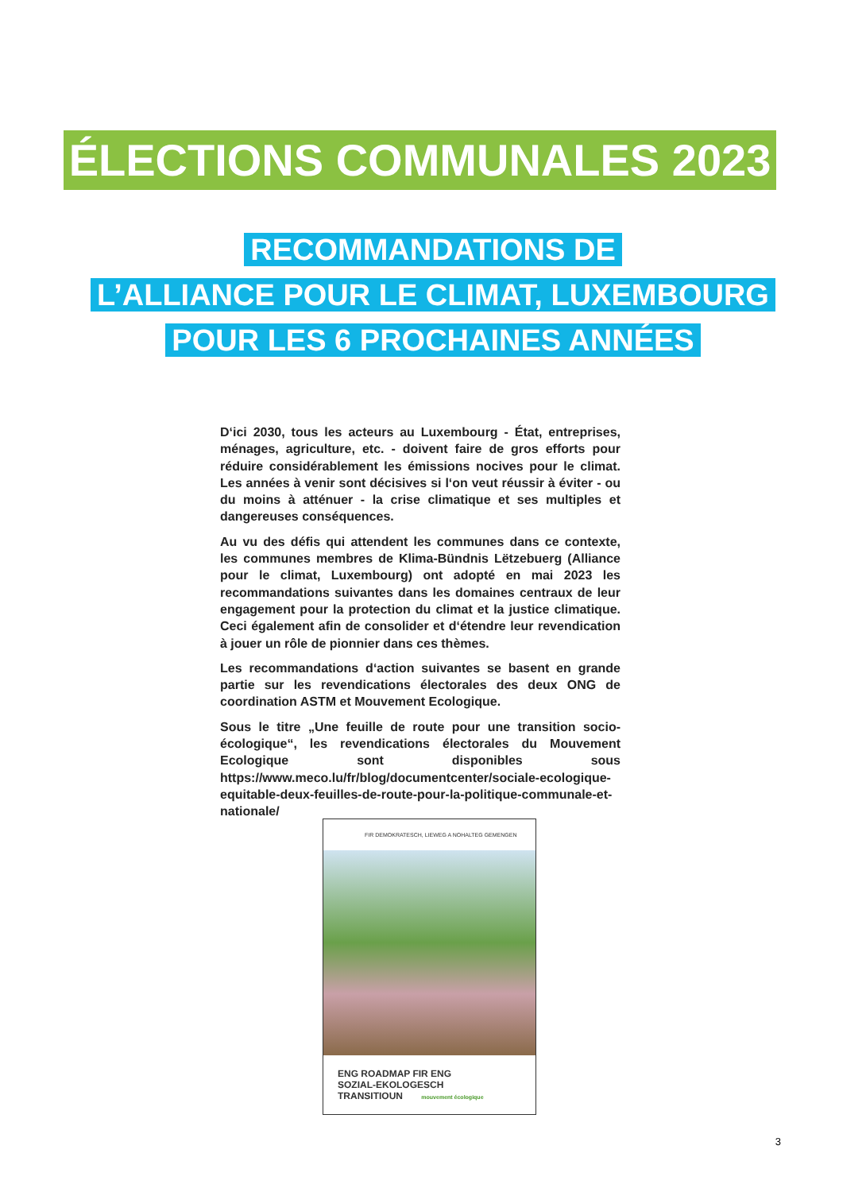ÉLECTIONS COMMUNALES 2023
RECOMMANDATIONS DE
L’ALLIANCE POUR LE CLIMAT, LUXEMBOURG
POUR LES 6 PROCHAINES ANNÉES
D‘ici 2030, tous les acteurs au Luxembourg - État, entreprises, ménages, agriculture, etc. - doivent faire de gros efforts pour réduire considérablement les émissions nocives pour le climat. Les années à venir sont décisives si l‘on veut réussir à éviter - ou du moins à atténuer - la crise climatique et ses multiples et dangereuses conséquences.
Au vu des défis qui attendent les communes dans ce contexte, les communes membres de Klima-Bündnis Lëtzebuerg (Alliance pour le climat, Luxembourg) ont adopté en mai 2023 les recommandations suivantes dans les domaines centraux de leur engagement pour la protection du climat et la justice climatique. Ceci également afin de consolider et d‘étendre leur revendication à jouer un rôle de pionnier dans ces thèmes.
Les recommandations d‘action suivantes se basent en grande partie sur les revendications électorales des deux ONG de coordination ASTM et Mouvement Ecologique.
Sous le titre „Une feuille de route pour une transition socio-écologique“, les revendications électorales du Mouvement Ecologique sont disponibles sous https://www.meco.lu/fr/blog/documentcenter/sociale-ecologique-equitable-deux-feuilles-de-route-pour-la-politique-communale-et-nationale/
FIR DEMOKRATESCH, LIEWEG A NOHALTEG GEMENGEN
ENG ROADMAP FIR ENG
SOZIAL-EKOLOGESCH
TRANSITIOUN mouvement écologique
3